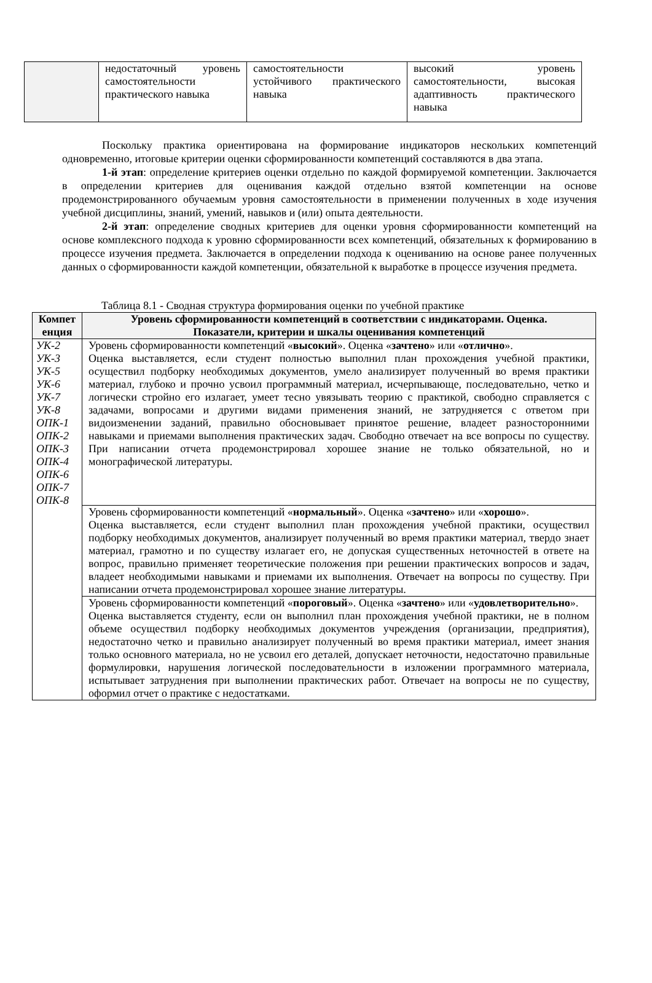| | недостаточный уровень самостоятельности практического навыка | самостоятельности устойчивого практического навыка | высокий уровень самостоятельности, высокая адаптивность практического навыка |
Поскольку практика ориентирована на формирование индикаторов нескольких компетенций одновременно, итоговые критерии оценки сформированности компетенций составляются в два этапа.
1-й этап: определение критериев оценки отдельно по каждой формируемой компетенции. Заключается в определении критериев для оценивания каждой отдельно взятой компетенции на основе продемонстрированного обучаемым уровня самостоятельности в применении полученных в ходе изучения учебной дисциплины, знаний, умений, навыков и (или) опыта деятельности.
2-й этап: определение сводных критериев для оценки уровня сформированности компетенций на основе комплексного подхода к уровню сформированности всех компетенций, обязательных к формированию в процессе изучения предмета. Заключается в определении подхода к оцениванию на основе ранее полученных данных о сформированности каждой компетенции, обязательной к выработке в процессе изучения предмета.
Таблица 8.1 - Сводная структура формирования оценки по учебной практике
| Компет енция | Уровень сформированности компетенций в соответствии с индикаторами. Оценка. Показатели, критерии и шкалы оценивания компетенций |
| --- | --- |
| УК-2 УК-3 УК-5 УК-6 УК-7 УК-8 ОПК-1 ОПК-2 ОПК-3 ОПК-4 ОПК-6 ОПК-7 ОПК-8 | Уровень сформированности компетенций « высокий ». Оценка « зачтено » или « отлично ». Оценка выставляется, если студент полностью выполнил план прохождения учебной практики, осуществил подборку необходимых документов, умело анализирует полученный во время практики материал, глубоко и прочно усвоил программный материал, исчерпывающе, последовательно, четко и логически стройно его излагает, умеет тесно увязывать теорию с практикой, свободно справляется с задачами, вопросами и другими видами применения знаний, не затрудняется с ответом при видоизменении заданий, правильно обосновывает принятое решение, владеет разносторонними навыками и приемами выполнения практических задач. Свободно отвечает на все вопросы по существу. При написании отчета продемонстрировал хорошее знание не только обязательной, но и монографической литературы. |
| | Уровень сформированности компетенций « нормальный ». Оценка « зачтено » или « хорошо ». Оценка выставляется, если студент выполнил план прохождения учебной практики, осуществил подборку необходимых документов, анализирует полученный во время практики материал, твердо знает материал, грамотно и по существу излагает его, не допуская существенных неточностей в ответе на вопрос, правильно применяет теоретические положения при решении практических вопросов и задач, владеет необходимыми навыками и приемами их выполнения. Отвечает на вопросы по существу. При написании отчета продемонстрировал хорошее знание литературы. |
| | Уровень сформированности компетенций « пороговый ». Оценка « зачтено » или « удовлетворительно ». Оценка выставляется студенту, если он выполнил план прохождения учебной практики, не в полном объеме осуществил подборку необходимых документов учреждения (организации, предприятия), недостаточно четко и правильно анализирует полученный во время практики материал, имеет знания только основного материала, но не усвоил его деталей, допускает неточности, недостаточно правильные формулировки, нарушения логической последовательности в изложении программного материала, испытывает затруднения при выполнении практических работ. Отвечает на вопросы не по существу, оформил отчет о практике с недостатками. |